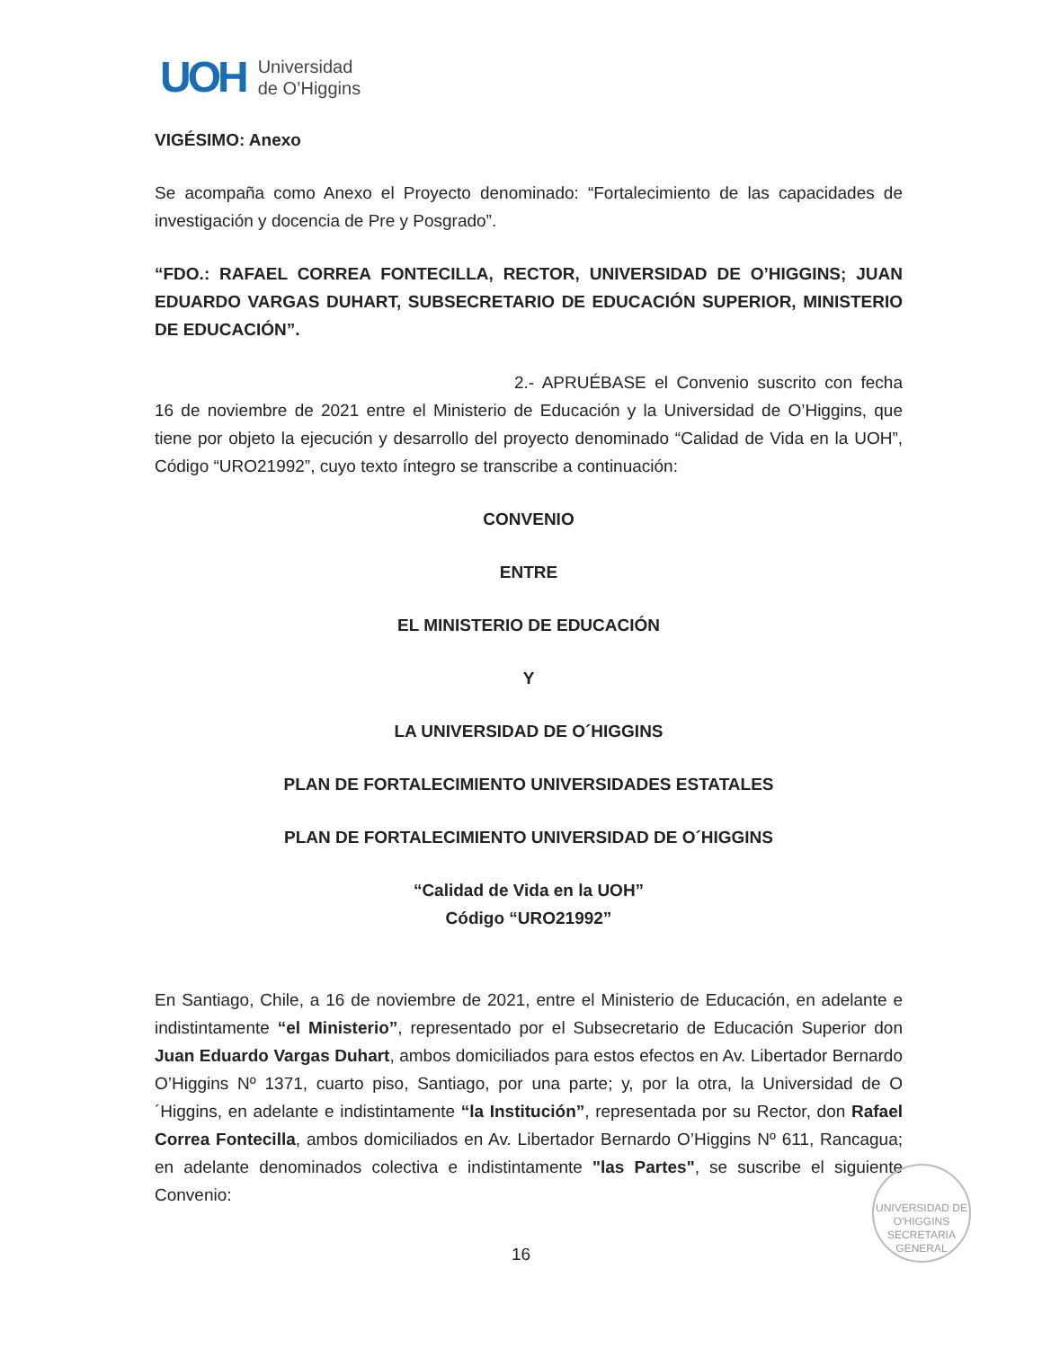UOH
Universidad
de O’Higgins
VIGÉSIMO: Anexo
Se acompaña como Anexo el Proyecto denominado: “Fortalecimiento de las capacidades de investigación y docencia de Pre y Posgrado”.
“FDO.: RAFAEL CORREA FONTECILLA, RECTOR, UNIVERSIDAD DE O’HIGGINS; JUAN EDUARDO VARGAS DUHART, SUBSECRETARIO DE EDUCACIÓN SUPERIOR, MINISTERIO DE EDUCACIÓN”.
2.- APRUÉBASE el Convenio suscrito con fecha 16 de noviembre de 2021 entre el Ministerio de Educación y la Universidad de O’Higgins, que tiene por objeto la ejecución y desarrollo del proyecto denominado “Calidad de Vida en la UOH”, Código “URO21992”, cuyo texto íntegro se transcribe a continuación:
CONVENIO
ENTRE
EL MINISTERIO DE EDUCACIÓN
Y
LA UNIVERSIDAD DE O´HIGGINS
PLAN DE FORTALECIMIENTO UNIVERSIDADES ESTATALES
PLAN DE FORTALECIMIENTO UNIVERSIDAD DE O´HIGGINS
“Calidad de Vida en la UOH”
Código “URO21992”
En Santiago, Chile, a 16 de noviembre de 2021, entre el Ministerio de Educación, en adelante e indistintamente “el Ministerio”, representado por el Subsecretario de Educación Superior don Juan Eduardo Vargas Duhart, ambos domiciliados para estos efectos en Av. Libertador Bernardo O’Higgins Nº 1371, cuarto piso, Santiago, por una parte; y, por la otra, la Universidad de O´Higgins, en adelante e indistintamente “la Institución”, representada por su Rector, don Rafael Correa Fontecilla, ambos domiciliados en Av. Libertador Bernardo O’Higgins Nº 611, Rancagua; en adelante denominados colectiva e indistintamente "las Partes", se suscribe el siguiente Convenio:
UNIVERSIDAD DE O'HIGGINS
SECRETARIA
GENERAL
16